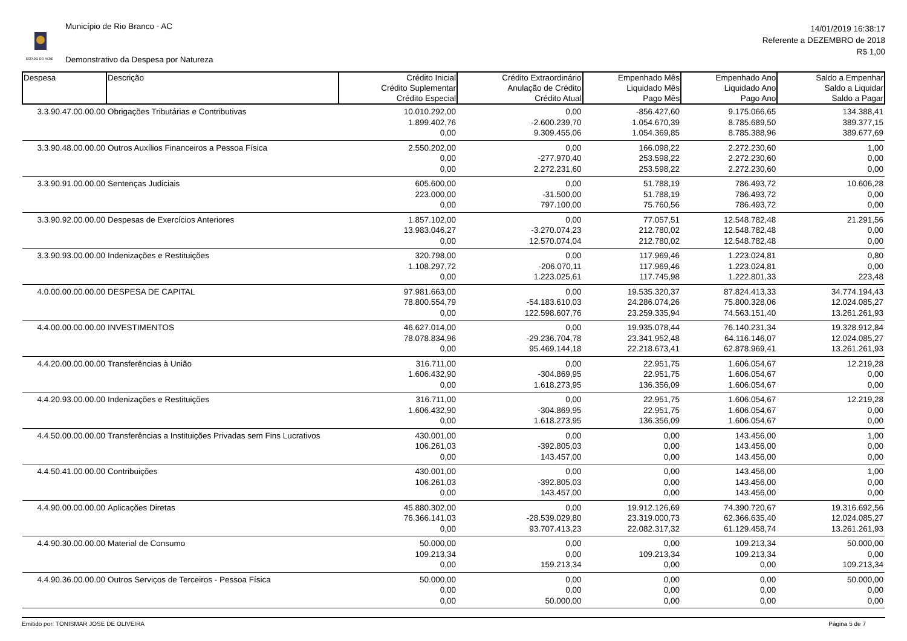ESTADO DO ACRE
Município de Rio Branco - AC
Demonstrativo da Despesa por Natureza
14/01/2019 16:38:17
Referente a DEZEMBRO de 2018
R$ 1,00
| Despesa | Descrição | Crédito Inicial Crédito Suplementar Crédito Especial | Crédito Extraordinário Anulação de Crédito Crédito Atual | Empenhado Mês Liquidado Mês Pago Mês | Empenhado Ano Liquidado Ano Pago Ano | Saldo a Empenhar Saldo a Liquidar Saldo a Pagar |
| --- | --- | --- | --- | --- | --- | --- |
| 3.3.90.47.00.00.00 | Obrigações Tributárias e Contributivas | 10.010.292,00 | 0,00 | -856.427,60 | 9.175.066,65 | 134.388,41 |
| | | 1.899.402,76 | -2.600.239,70 | 1.054.670,39 | 8.785.689,50 | 389.377,15 |
| | | 0,00 | 9.309.455,06 | 1.054.369,85 | 8.785.388,96 | 389.677,69 |
| 3.3.90.48.00.00.00 | Outros Auxílios Financeiros a Pessoa Física | 2.550.202,00 | 0,00 | 166.098,22 | 2.272.230,60 | 1,00 |
| | | 0,00 | -277.970,40 | 253.598,22 | 2.272.230,60 | 0,00 |
| | | 0,00 | 2.272.231,60 | 253.598,22 | 2.272.230,60 | 0,00 |
| 3.3.90.91.00.00.00 | Sentenças Judiciais | 605.600,00 | 0,00 | 51.788,19 | 786.493,72 | 10.606,28 |
| | | 223.000,00 | -31.500,00 | 51.788,19 | 786.493,72 | 0,00 |
| | | 0,00 | 797.100,00 | 75.760,56 | 786.493,72 | 0,00 |
| 3.3.90.92.00.00.00 | Despesas de Exercícios Anteriores | 1.857.102,00 | 0,00 | 77.057,51 | 12.548.782,48 | 21.291,56 |
| | | 13.983.046,27 | -3.270.074,23 | 212.780,02 | 12.548.782,48 | 0,00 |
| | | 0,00 | 12.570.074,04 | 212.780,02 | 12.548.782,48 | 0,00 |
| 3.3.90.93.00.00.00 | Indenizações e Restituições | 320.798,00 | 0,00 | 117.969,46 | 1.223.024,81 | 0,80 |
| | | 1.108.297,72 | -206.070,11 | 117.969,46 | 1.223.024,81 | 0,00 |
| | | 0,00 | 1.223.025,61 | 117.745,98 | 1.222.801,33 | 223,48 |
| 4.0.00.00.00.00.00 | DESPESA DE CAPITAL | 97.981.663,00 | 0,00 | 19.535.320,37 | 87.824.413,33 | 34.774.194,43 |
| | | 78.800.554,79 | -54.183.610,03 | 24.286.074,26 | 75.800.328,06 | 12.024.085,27 |
| | | 0,00 | 122.598.607,76 | 23.259.335,94 | 74.563.151,40 | 13.261.261,93 |
| 4.4.00.00.00.00.00 | INVESTIMENTOS | 46.627.014,00 | 0,00 | 19.935.078,44 | 76.140.231,34 | 19.328.912,84 |
| | | 78.078.834,96 | -29.236.704,78 | 23.341.952,48 | 64.116.146,07 | 12.024.085,27 |
| | | 0,00 | 95.469.144,18 | 22.218.673,41 | 62.878.969,41 | 13.261.261,93 |
| 4.4.20.00.00.00.00 | Transferências à União | 316.711,00 | 0,00 | 22.951,75 | 1.606.054,67 | 12.219,28 |
| | | 1.606.432,90 | -304.869,95 | 22.951,75 | 1.606.054,67 | 0,00 |
| | | 0,00 | 1.618.273,95 | 136.356,09 | 1.606.054,67 | 0,00 |
| 4.4.20.93.00.00.00 | Indenizações e Restituições | 316.711,00 | 0,00 | 22.951,75 | 1.606.054,67 | 12.219,28 |
| | | 1.606.432,90 | -304.869,95 | 22.951,75 | 1.606.054,67 | 0,00 |
| | | 0,00 | 1.618.273,95 | 136.356,09 | 1.606.054,67 | 0,00 |
| 4.4.50.00.00.00.00 | Transferências a Instituições Privadas sem Fins Lucrativos | 430.001,00 | 0,00 | 0,00 | 143.456,00 | 1,00 |
| | | 106.261,03 | -392.805,03 | 0,00 | 143.456,00 | 0,00 |
| | | 0,00 | 143.457,00 | 0,00 | 143.456,00 | 0,00 |
| 4.4.50.41.00.00.00 | Contribuições | 430.001,00 | 0,00 | 0,00 | 143.456,00 | 1,00 |
| | | 106.261,03 | -392.805,03 | 0,00 | 143.456,00 | 0,00 |
| | | 0,00 | 143.457,00 | 0,00 | 143.456,00 | 0,00 |
| 4.4.90.00.00.00.00 | Aplicações Diretas | 45.880.302,00 | 0,00 | 19.912.126,69 | 74.390.720,67 | 19.316.692,56 |
| | | 76.366.141,03 | -28.539.029,80 | 23.319.000,73 | 62.366.635,40 | 12.024.085,27 |
| | | 0,00 | 93.707.413,23 | 22.082.317,32 | 61.129.458,74 | 13.261.261,93 |
| 4.4.90.30.00.00.00 | Material de Consumo | 50.000,00 | 0,00 | 0,00 | 109.213,34 | 50.000,00 |
| | | 109.213,34 | 0,00 | 109.213,34 | 109.213,34 | 0,00 |
| | | 0,00 | 159.213,34 | 0,00 | 0,00 | 109.213,34 |
| 4.4.90.36.00.00.00 | Outros Serviços de Terceiros - Pessoa Física | 50.000,00 | 0,00 | 0,00 | 0,00 | 50.000,00 |
| | | 0,00 | 0,00 | 0,00 | 0,00 | 0,00 |
| | | 0,00 | 50.000,00 | 0,00 | 0,00 | 0,00 |
Emitido por: TONISMAR JOSE DE OLIVEIRA Página 5 de 7